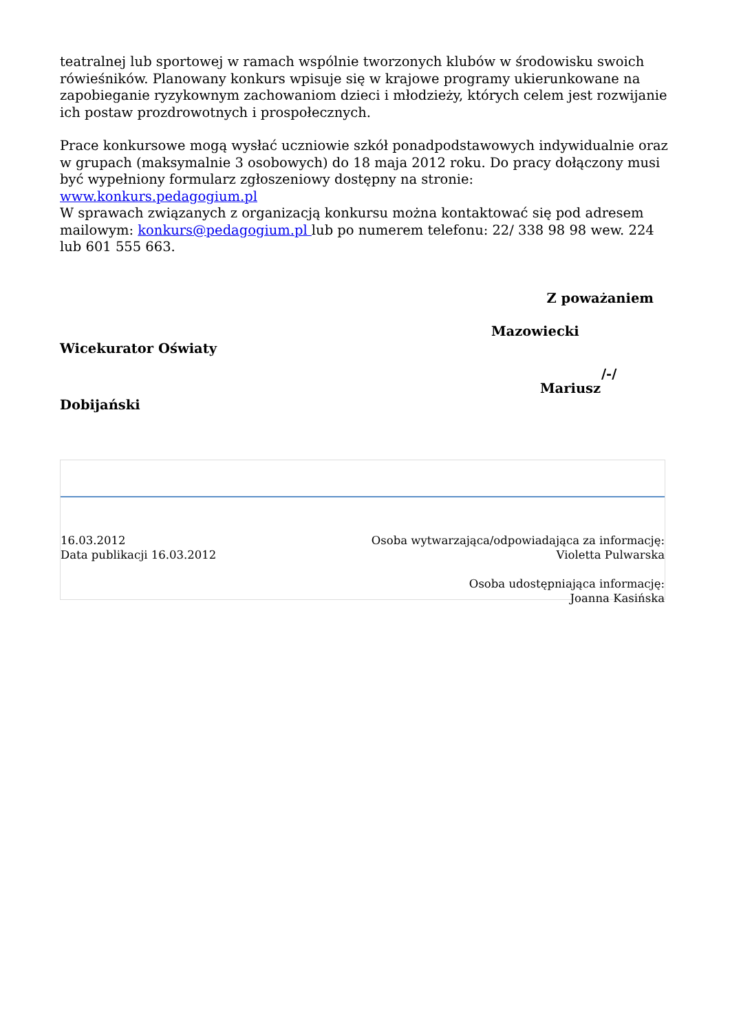teatralnej lub sportowej w ramach wspólnie tworzonych klubów w środowisku swoich rówieśników. Planowany konkurs wpisuje się w krajowe programy ukierunkowane na zapobieganie ryzykownym zachowaniom dzieci i młodzieży, których celem jest rozwijanie ich postaw prozdrowotnych i prospołecznych.
Prace konkursowe mogą wysłać uczniowie szkół ponadpodstawowych indywidualnie oraz w grupach (maksymalnie 3 osobowych) do 18 maja 2012 roku. Do pracy dołączony musi być wypełniony formularz zgłoszeniowy dostępny na stronie: www.konkurs.pedagogium.pl
W sprawach związanych z organizacją konkursu można kontaktować się pod adresem mailowym: konkurs@pedagogium.pl lub po numerem telefonu: 22/ 338 98 98 wew. 224 lub 601 555 663.
Z poważaniem
Mazowiecki
Wicekurator Oświaty
/-/
Mariusz
Dobijański
16.03.2012
Data publikacji 16.03.2012
Osoba wytwarzająca/odpowiadająca za informację:
Violetta Pulwarska
Osoba udostępniająca informację:
Joanna Kasińska